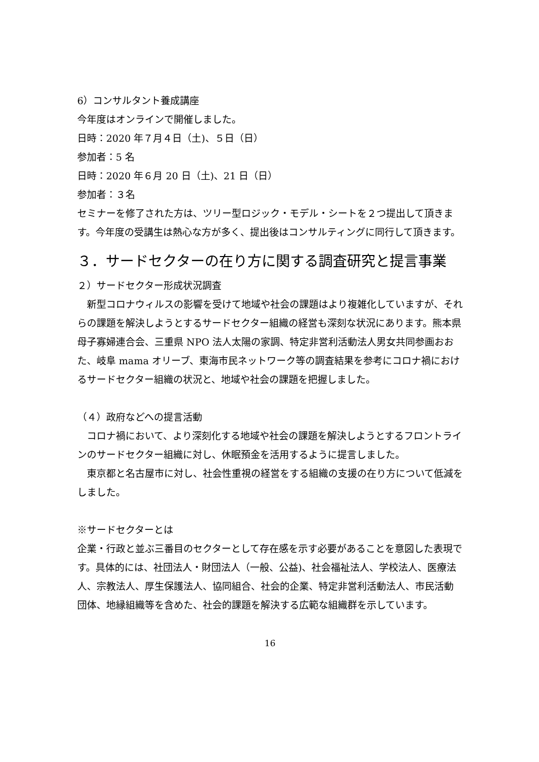6）コンサルタント養成講座
今年度はオンラインで開催しました。
日時：2020 年７月４日（土)、５日（日）
参加者：5 名
日時：2020 年６月 20 日（土)、21 日（日）
参加者：３名
セミナーを修了された方は、ツリー型ロジック・モデル・シートを２つ提出して頂きます。今年度の受講生は熱心な方が多く、提出後はコンサルティングに同行して頂きます。
３．サードセクターの在り方に関する調査研究と提言事業
２）サードセクター形成状況調査
　新型コロナウィルスの影響を受けて地域や社会の課題はより複雑化していますが、それらの課題を解決しようとするサードセクター組織の経営も深刻な状況にあります。熊本県母子寡婦連合会、三重県 NPO 法人太陽の家調、特定非営利活動法人男女共同参画おおた、岐阜 mama オリーブ、東海市民ネットワーク等の調査結果を参考にコロナ禍におけるサードセクター組織の状況と、地域や社会の課題を把握しました。
（４）政府などへの提言活動
　コロナ禍において、より深刻化する地域や社会の課題を解決しようとするフロントラインのサードセクター組織に対し、休眠預金を活用するように提言しました。
　東京都と名古屋市に対し、社会性重視の経営をする組織の支援の在り方について低減をしました。
※サードセクターとは
企業・行政と並ぶ三番目のセクターとして存在感を示す必要があることを意図した表現です。具体的には、社団法人・財団法人（一般、公益)、社会福祉法人、学校法人、医療法人、宗教法人、厚生保護法人、協同組合、社会的企業、特定非営利活動法人、市民活動団体、地縁組織等を含めた、社会的課題を解決する広範な組織群を示しています。
16